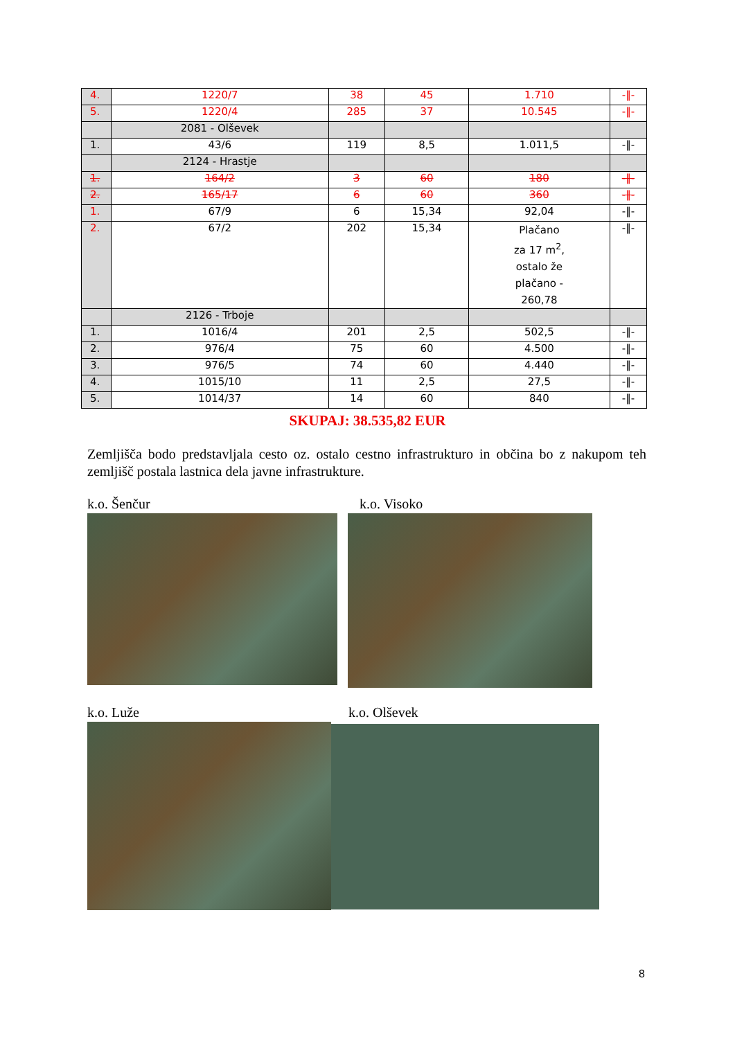| 4. | 1220/7 | 38 | 45 | 1.710 | -‖- |
| 5. | 1220/4 | 285 | 37 | 10.545 | -‖- |
| | 2081 - Olševek | | | | |
| 1. | 43/6 | 119 | 8,5 | 1.011,5 | -‖- |
| | 2124 - Hrastje | | | | |
| 1. | 164/2 | 3 | 60 | 180 | -‖- |
| 2. | 165/17 | 6 | 60 | 360 | -‖- |
| 1. | 67/9 | 6 | 15,34 | 92,04 | -‖- |
| 2. | 67/2 | 202 | 15,34 | Plačano za 17 m<sup>2</sup>, ostalo že plačano - 260,78 | -‖- |
| | 2126 - Trboje | | | | |
| 1. | 1016/4 | 201 | 2,5 | 502,5 | -‖- |
| 2. | 976/4 | 75 | 60 | 4.500 | -‖- |
| 3. | 976/5 | 74 | 60 | 4.440 | -‖- |
| 4. | 1015/10 | 11 | 2,5 | 27,5 | -‖- |
| 5. | 1014/37 | 14 | 60 | 840 | -‖- |
SKUPAJ: 38.535,82 EUR
Zemljišča bodo predstavljala cesto oz. ostalo cestno infrastrukturo in občina bo z nakupom teh zemljišč postala lastnica dela javne infrastrukture.
k.o. Šenčur k.o. Visoko
k.o. Luže k.o. Olševek
8